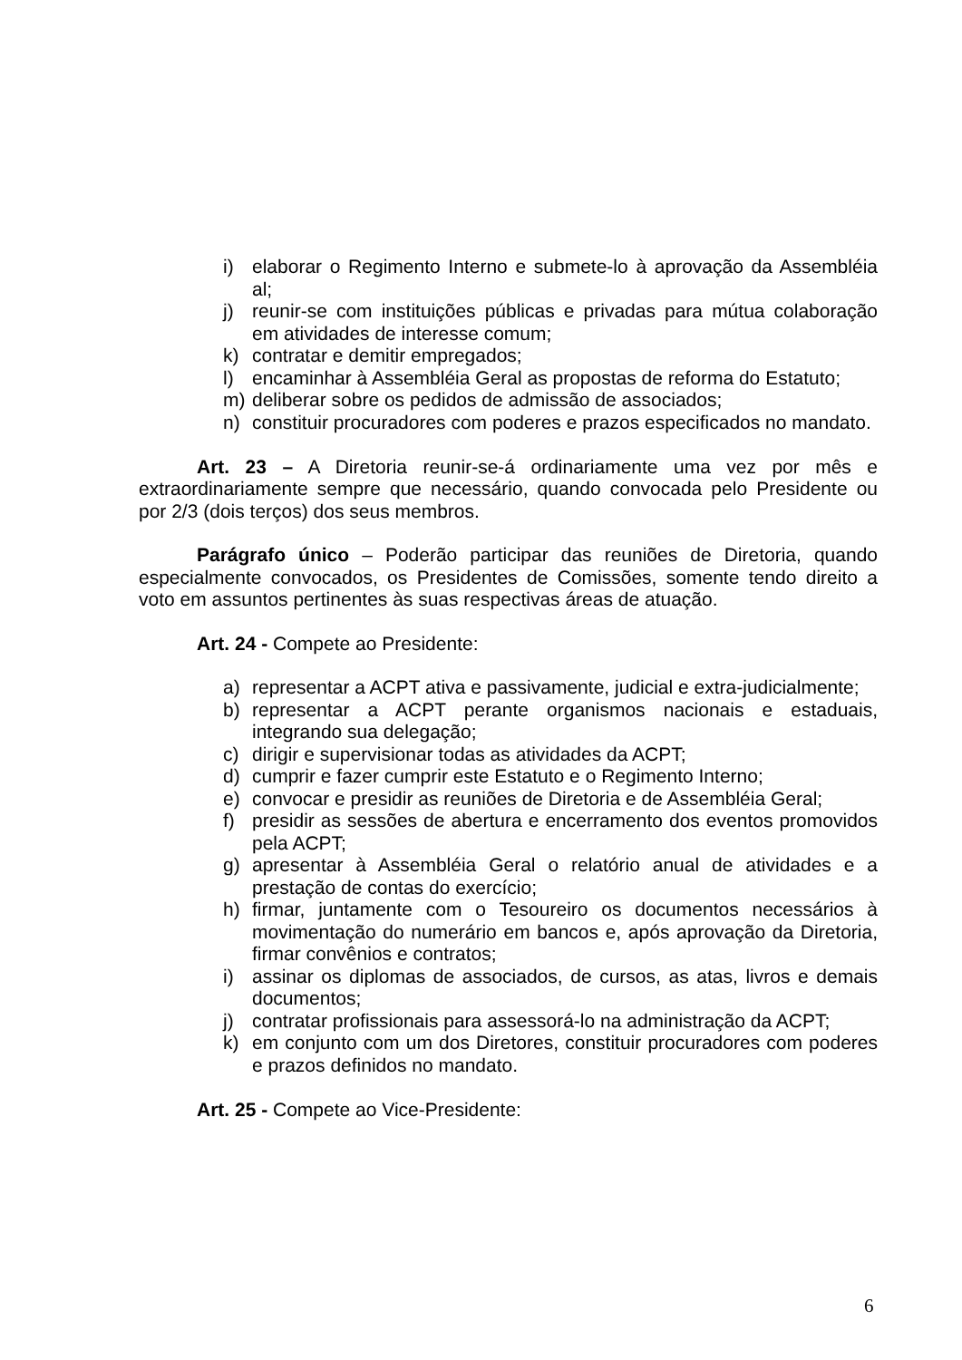i) elaborar o Regimento Interno e submete-lo à aprovação da Assembléia al;
j) reunir-se com instituições públicas e privadas para mútua colaboração em atividades de interesse comum;
k) contratar e demitir empregados;
l) encaminhar à Assembléia Geral as propostas de reforma do Estatuto;
m) deliberar sobre os pedidos de admissão de associados;
n) constituir procuradores com poderes e prazos especificados no mandato.
Art. 23 – A Diretoria reunir-se-á ordinariamente uma vez por mês e extraordinariamente sempre que necessário, quando convocada pelo Presidente ou por 2/3 (dois terços) dos seus membros.
Parágrafo único – Poderão participar das reuniões de Diretoria, quando especialmente convocados, os Presidentes de Comissões, somente tendo direito a voto em assuntos pertinentes às suas respectivas áreas de atuação.
Art. 24 - Compete ao Presidente:
a) representar a ACPT ativa e passivamente, judicial e extra-judicialmente;
b) representar a ACPT perante organismos nacionais e estaduais, integrando sua delegação;
c) dirigir e supervisionar todas as atividades da ACPT;
d) cumprir e fazer cumprir este Estatuto e o Regimento Interno;
e) convocar e presidir as reuniões de Diretoria e de Assembléia Geral;
f) presidir as sessões de abertura e encerramento dos eventos promovidos pela ACPT;
g) apresentar à Assembléia Geral o relatório anual de atividades e a prestação de contas do exercício;
h) firmar, juntamente com o Tesoureiro os documentos necessários à movimentação do numerário em bancos e, após aprovação da Diretoria, firmar convênios e contratos;
i) assinar os diplomas de associados, de cursos, as atas, livros e demais documentos;
j) contratar profissionais para assessorá-lo na administração da ACPT;
k) em conjunto com um dos Diretores, constituir procuradores com poderes e prazos definidos no mandato.
Art. 25 - Compete ao Vice-Presidente:
6